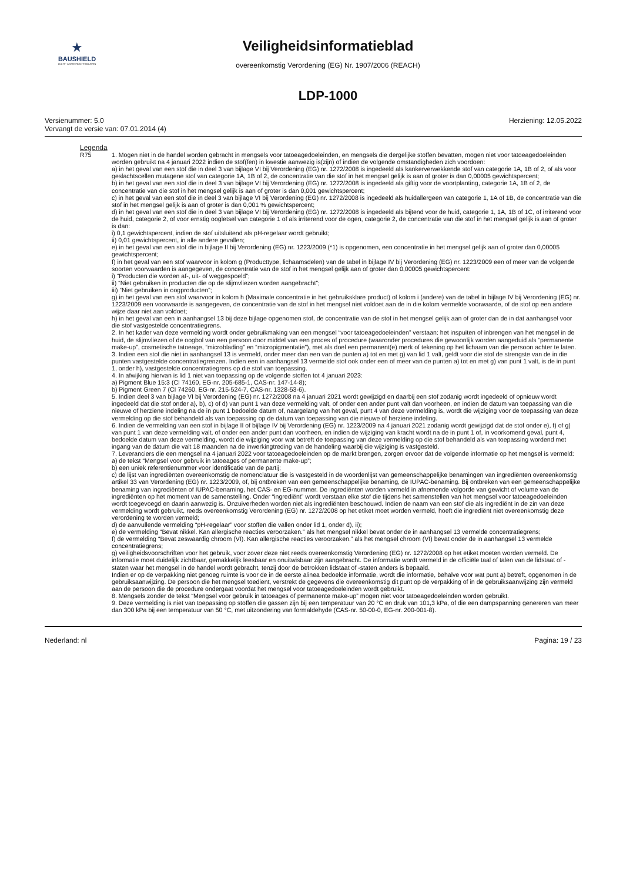★
BAUSHIELD
LUCHT- & WATERDICHT BOUWEN
Veiligheidsinformatieblad
overeenkomstig Verordening (EG) Nr. 1907/2006 (REACH)
LDP-1000
Versienummer: 5.0
Vervangt de versie van: 07.01.2014 (4)
Herziening: 12.05.2022
Legenda
R75 1. Mogen niet in de handel worden gebracht in mengsels voor tatoeagedoeleinden, en mengsels die dergelijke stoffen bevatten, mogen niet voor tatoeagedoeleinden worden gebruikt na 4 januari 2022 indien de stof(fen) in kwestie aanwezig is(zijn) of indien de volgende omstandigheden zich voordoen:
a) in het geval van een stof die in deel 3 van bijlage VI bij Verordening (EG) nr. 1272/2008 is ingedeeld als kankerverwekkende stof van categorie 1A, 1B of 2, of als voor geslachtscellen mutagene stof van categorie 1A, 1B of 2, de concentratie van die stof in het mengsel gelijk is aan of groter is dan 0,00005 gewichtspercent;
b) in het geval van een stof die in deel 3 van bijlage VI bij Verordening (EG) nr. 1272/2008 is ingedeeld als giftig voor de voortplanting, categorie 1A, 1B of 2, de concentratie van die stof in het mengsel gelijk is aan of groter is dan 0,001 gewichtspercent;
c) in het geval van een stof die in deel 3 van bijlage VI bij Verordening (EG) nr. 1272/2008 is ingedeeld als huidallergeen van categorie 1, 1A of 1B, de concentratie van die stof in het mengsel gelijk is aan of groter is dan 0,001 % gewichtspercent;
d) in het geval van een stof die in deel 3 van bijlage VI bij Verordening (EG) nr. 1272/2008 is ingedeeld als bijtend voor de huid, categorie 1, 1A, 1B of 1C, of irriterend voor de huid, categorie 2, of voor ernstig oogletsel van categorie 1 of als irriterend voor de ogen, categorie 2, de concentratie van die stof in het mengsel gelijk is aan of groter is dan:
i) 0,1 gewichtspercent, indien de stof uitsluitend als pH-regelaar wordt gebruikt;
ii) 0,01 gewichtspercent, in alle andere gevallen;
e) in het geval van een stof die in bijlage II bij Verordening (EG) nr. 1223/2009 (*1) is opgenomen, een concentratie in het mengsel gelijk aan of groter dan 0,00005 gewichtspercent;
f) in het geval van een stof waarvoor in kolom g (Producttype, lichaamsdelen) van de tabel in bijlage IV bij Verordening (EG) nr. 1223/2009 een of meer van de volgende soorten voorwaarden is aangegeven, de concentratie van de stof in het mengsel gelijk aan of groter dan 0,00005 gewichtspercent:
i) “Producten die worden af-, uit- of weggespoeld”;
ii) “Niet gebruiken in producten die op de slijmvliezen worden aangebracht”;
iii) “Niet gebruiken in oogproducten”;
g) in het geval van een stof waarvoor in kolom h (Maximale concentratie in het gebruiksklare product) of kolom i (andere) van de tabel in bijlage IV bij Verordening (EG) nr. 1223/2009 een voorwaarde is aangegeven, de concentratie van de stof in het mengsel niet voldoet aan de in die kolom vermelde voorwaarde, of de stof op een andere wijze daar niet aan voldoet;
h) in het geval van een in aanhangsel 13 bij deze bijlage opgenomen stof, de concentratie van de stof in het mengsel gelijk aan of groter dan de in dat aanhangsel voor die stof vastgestelde concentratiegrens.
2. In het kader van deze vermelding wordt onder gebruikmaking van een mengsel “voor tatoeagedoeleinden” verstaan: het inspuiten of inbrengen van het mengsel in de huid, de slijmvliezen of de oogbol van een persoon door middel van een proces of procedure (waaronder procedures die gewoonlijk worden aangeduid als “permanente make-up”, cosmetische tatoeage, “microblading” en “micropigmentatie”), met als doel een permanent(e) merk of tekening op het lichaam van die persoon achter te laten.
3. Indien een stof die niet in aanhangsel 13 is vermeld, onder meer dan een van de punten a) tot en met g) van lid 1 valt, geldt voor die stof de strengste van de in die punten vastgestelde concentratiegrenzen. Indien een in aanhangsel 13 vermelde stof ook onder een of meer van de punten a) tot en met g) van punt 1 valt, is de in punt 1, onder h), vastgestelde concentratiegrens op die stof van toepassing.
4. In afwijking hiervan is lid 1 niet van toepassing op de volgende stoffen tot 4 januari 2023:
a) Pigment Blue 15:3 (CI 74160, EG-nr. 205-685-1, CAS-nr. 147-14-8);
b) Pigment Green 7 (CI 74260, EG-nr. 215-524-7, CAS-nr. 1328-53-6).
5. Indien deel 3 van bijlage VI bij Verordening (EG) nr. 1272/2008 na 4 januari 2021 wordt gewijzigd en daarbij een stof zodanig wordt ingedeeld of opnieuw wordt ingedeeld dat die stof onder a), b), c) of d) van punt 1 van deze vermelding valt, of onder een ander punt valt dan voorheen, en indien de datum van toepassing van die nieuwe of herziene indeling na de in punt 1 bedoelde datum of, naargelang van het geval, punt 4 van deze vermelding is, wordt die wijziging voor de toepassing van deze vermelding op die stof behandeld als van toepassing op de datum van toepassing van die nieuwe of herziene indeling.
6. Indien de vermelding van een stof in bijlage II of bijlage IV bij Verordening (EG) nr. 1223/2009 na 4 januari 2021 zodanig wordt gewijzigd dat de stof onder e), f) of g) van punt 1 van deze vermelding valt, of onder een ander punt dan voorheen, en indien de wijziging van kracht wordt na de in punt 1 of, in voorkomend geval, punt 4, bedoelde datum van deze vermelding, wordt die wijziging voor wat betreft de toepassing van deze vermelding op die stof behandeld als van toepassing wordend met ingang van de datum die valt 18 maanden na de inwerkingtreding van de handeling waarbij die wijziging is vastgesteld.
7. Leveranciers die een mengsel na 4 januari 2022 voor tatoeagedoeleinden op de markt brengen, zorgen ervoor dat de volgende informatie op het mengsel is vermeld:
a) de tekst “Mengsel voor gebruik in tatoeages of permanente make-up”;
b) een uniek referentienummer voor identificatie van de partij;
c) de lijst van ingrediënten overeenkomstig de nomenclatuur die is vastgesteld in de woordenlijst van gemeenschappelijke benamingen van ingrediënten overeenkomstig artikel 33 van Verordening (EG) nr. 1223/2009, of, bij ontbreken van een gemeenschappelijke benaming, de IUPAC-benaming. Bij ontbreken van een gemeenschappelijke benaming van ingrediënten of IUPAC-benaming, het CAS- en EG-nummer. De ingrediënten worden vermeld in afnemende volgorde van gewicht of volume van de ingrediënten op het moment van de samenstelling. Onder “ingrediënt” wordt verstaan elke stof die tijdens het samenstellen van het mengsel voor tatoeagedoeleinden wordt toegevoegd en daarin aanwezig is. Onzuiverheden worden niet als ingrediënten beschouwd. Indien de naam van een stof die als ingrediënt in de zin van deze vermelding wordt gebruikt, reeds overeenkomstig Verordening (EG) nr. 1272/2008 op het etiket moet worden vermeld, hoeft die ingrediënt niet overeenkomstig deze verordening te worden vermeld;
d) de aanvullende vermelding “pH-regelaar” voor stoffen die vallen onder lid 1, onder d), ii);
e) de vermelding “Bevat nikkel. Kan allergische reacties veroorzaken.” als het mengsel nikkel bevat onder de in aanhangsel 13 vermelde concentratiegrens;
f) de vermelding “Bevat zeswaardig chroom (VI). Kan allergische reacties veroorzaken.” als het mengsel chroom (VI) bevat onder de in aanhangsel 13 vermelde concentratiegrens;
g) veiligheidsvoorschriften voor het gebruik, voor zover deze niet reeds overeenkomstig Verordening (EG) nr. 1272/2008 op het etiket moeten worden vermeld. De informatie moet duidelijk zichtbaar, gemakkelijk leesbaar en onuitwisbaar zijn aangebracht. De informatie wordt vermeld in de officiële taal of talen van de lidstaat of -staten waar het mengsel in de handel wordt gebracht, tenzij door de betrokken lidstaat of -staten anders is bepaald.
Indien er op de verpakking niet genoeg ruimte is voor de in de eerste alinea bedoelde informatie, wordt die informatie, behalve voor wat punt a) betreft, opgenomen in de gebruiksaanwijzing. De persoon die het mengsel toedient, verstrekt de gegevens die overeenkomstig dit punt op de verpakking of in de gebruiksaanwijzing zijn vermeld aan de persoon die de procedure ondergaat voordat het mengsel voor tatoeagedoeleinden wordt gebruikt.
8. Mengsels zonder de tekst “Mengsel voor gebruik in tatoeages of permanente make-up” mogen niet voor tatoeagedoeleinden worden gebruikt.
9. Deze vermelding is niet van toepassing op stoffen die gassen zijn bij een temperatuur van 20 °C en druk van 101,3 kPa, of die een dampspanning genereren van meer dan 300 kPa bij een temperatuur van 50 °C, met uitzondering van formaldehyde (CAS-nr. 50-00-0, EG-nr. 200-001-8).
Nederland: nl Pagina: 19 / 23